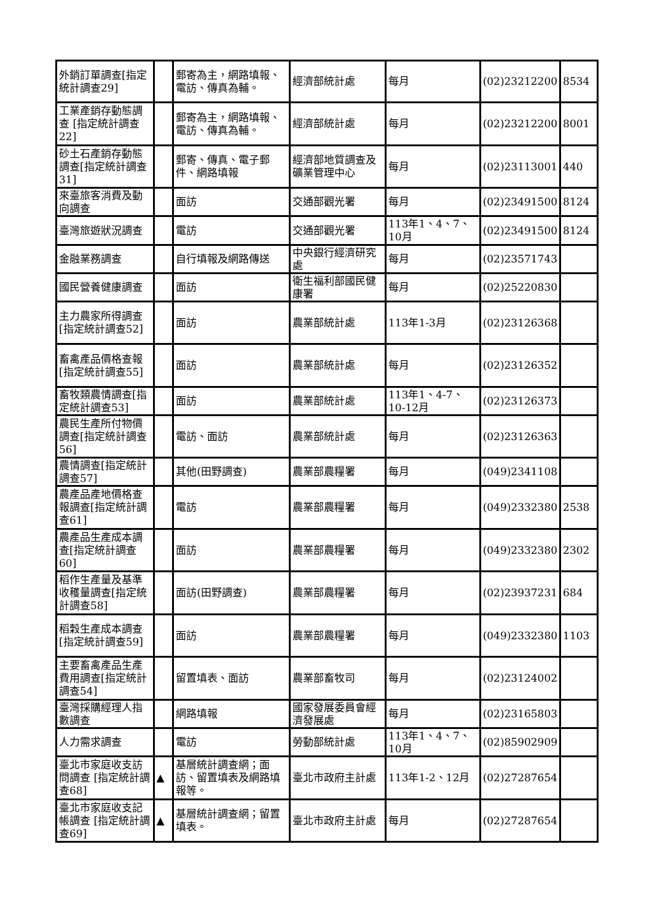| 外銷訂單調查[指定統計調查29] | | 郵寄為主，網路填報、電訪、傳真為輔。 | 經濟部統計處 | 每月 | (02)23212200 | 8534 |
| 工業產銷存動態調查 [指定統計調查22] | | 郵寄為主，網路填報、電訪、傳真為輔。 | 經濟部統計處 | 每月 | (02)23212200 | 8001 |
| 砂土石產銷存動態調查[指定統計調查31] | | 郵寄、傳真、電子郵件、網路填報 | 經濟部地質調查及礦業管理中心 | 每月 | (02)23113001 | 440 |
| 來臺旅客消費及動向調查 | | 面訪 | 交通部觀光署 | 每月 | (02)23491500 | 8124 |
| 臺灣旅遊狀況調查 | | 電訪 | 交通部觀光署 | 113年1、4、7、10月 | (02)23491500 | 8124 |
| 金融業務調查 | | 自行填報及網路傳送 | 中央銀行經濟研究處 | 每月 | (02)23571743 | |
| 國民營養健康調查 | | 面訪 | 衛生福利部國民健康署 | 每月 | (02)25220830 | |
| 主力農家所得調查[指定統計調查52] | | 面訪 | 農業部統計處 | 113年1-3月 | (02)23126368 | |
| 畜禽產品價格查報[指定統計調查55] | | 面訪 | 農業部統計處 | 每月 | (02)23126352 | |
| 畜牧類農情調查[指定統計調查53] | | 面訪 | 農業部統計處 | 113年1、4-7、10-12月 | (02)23126373 | |
| 農民生產所付物價調查[指定統計調查56] | | 電訪、面訪 | 農業部統計處 | 每月 | (02)23126363 | |
| 農情調查[指定統計調查57] | | 其他(田野調查) | 農業部農糧署 | 每月 | (049)2341108 | |
| 農產品產地價格查報調查[指定統計調查61] | | 電訪 | 農業部農糧署 | 每月 | (049)2332380 | 2538 |
| 農產品生產成本調查[指定統計調查60] | | 面訪 | 農業部農糧署 | 每月 | (049)2332380 | 2302 |
| 稻作生產量及基準收穫量調查[指定統計調查58] | | 面訪(田野調查) | 農業部農糧署 | 每月 | (02)23937231 | 684 |
| 稻穀生產成本調查 [指定統計調查59] | | 面訪 | 農業部農糧署 | 每月 | (049)2332380 | 1103 |
| 主要畜禽產品生產費用調查[指定統計調查54] | | 留置填表、面訪 | 農業部畜牧司 | 每月 | (02)23124002 | |
| 臺灣採購經理人指數調查 | | 網路填報 | 國家發展委員會經濟發展處 | 每月 | (02)23165803 | |
| 人力需求調查 | | 電訪 | 勞動部統計處 | 113年1、4、7、10月 | (02)85902909 | |
| 臺北市家庭收支訪問調查 [指定統計調查68] | ▲ | 基層統計調查網；面訪、留置填表及網路填報等。 | 臺北市政府主計處 | 113年1-2、12月 | (02)27287654 | |
| 臺北市家庭收支記帳調查 [指定統計調查69] | ▲ | 基層統計調查網；留置填表。 | 臺北市政府主計處 | 每月 | (02)27287654 | |